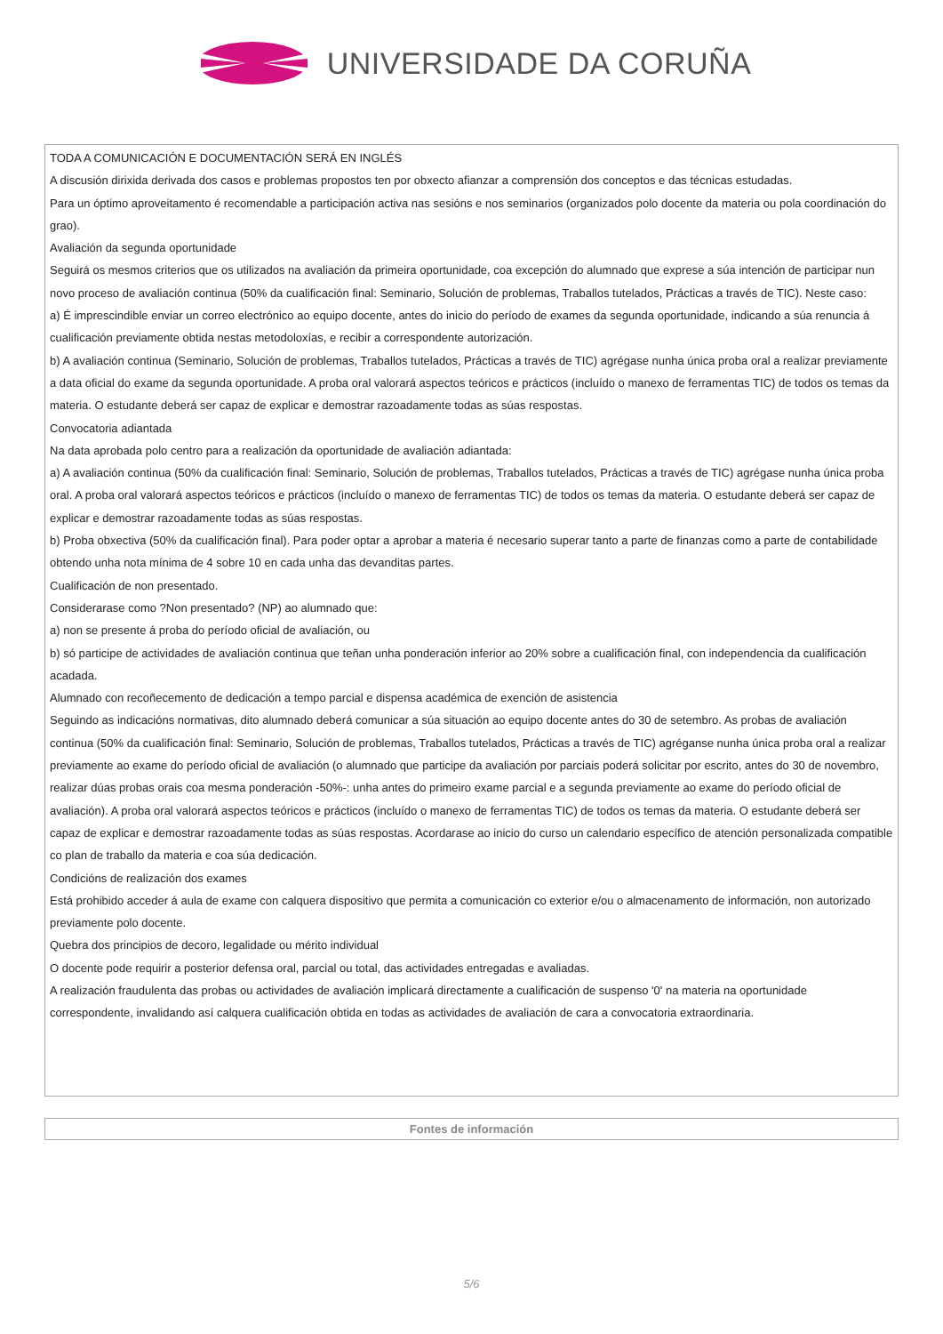UNIVERSIDADE DA CORUÑA
TODA A COMUNICACIÓN E DOCUMENTACIÓN SERÁ EN INGLÉS
A discusión dirixida derivada dos casos e problemas propostos ten por obxecto afianzar a comprensión dos conceptos e das técnicas estudadas.
Para un óptimo aproveitamento é recomendable a participación activa nas sesións e nos seminarios (organizados polo docente da materia ou pola coordinación do grao).
Avaliación da segunda oportunidade
Seguirá os mesmos criterios que os utilizados na avaliación da primeira oportunidade, coa excepción do alumnado que exprese a súa intención de participar nun novo proceso de avaliación continua (50% da cualificación final: Seminario, Solución de problemas, Traballos tutelados, Prácticas a través de TIC). Neste caso:
a) É imprescindible enviar un correo electrónico ao equipo docente, antes do inicio do período de exames da segunda oportunidade, indicando a súa renuncia á cualificación previamente obtida nestas metodoloxías, e recibir a correspondente autorización.
b) A avaliación continua (Seminario, Solución de problemas, Traballos tutelados, Prácticas a través de TIC) agrégase nunha única proba oral a realizar previamente a data oficial do exame da segunda oportunidade. A proba oral valorará aspectos teóricos e prácticos (incluído o manexo de ferramentas TIC) de todos os temas da materia. O estudante deberá ser capaz de explicar e demostrar razoadamente todas as súas respostas.
Convocatoria adiantada
Na data aprobada polo centro para a realización da oportunidade de avaliación adiantada:
a) A avaliación continua (50% da cualificación final: Seminario, Solución de problemas, Traballos tutelados, Prácticas a través de TIC) agrégase nunha única proba oral. A proba oral valorará aspectos teóricos e prácticos (incluído o manexo de ferramentas TIC) de todos os temas da materia. O estudante deberá ser capaz de explicar e demostrar razoadamente todas as súas respostas.
b) Proba obxectiva (50% da cualificación final). Para poder optar a aprobar a materia é necesario superar tanto a parte de finanzas como a parte de contabilidade obtendo unha nota mínima de 4 sobre 10 en cada unha das devanditas partes.
Cualificación de non presentado.
Considerarase como ?Non presentado? (NP) ao alumnado que:
a) non se presente á proba do período oficial de avaliación, ou
b) só participe de actividades de avaliación continua que teñan unha ponderación inferior ao 20% sobre a cualificación final, con independencia da cualificación acadada.
Alumnado con recoñecemento de dedicación a tempo parcial e dispensa académica de exención de asistencia
Seguindo as indicacións normativas, dito alumnado deberá comunicar a súa situación ao equipo docente antes do 30 de setembro. As probas de avaliación continua (50% da cualificación final: Seminario, Solución de problemas, Traballos tutelados, Prácticas a través de TIC) agréganse nunha única proba oral a realizar previamente ao exame do período oficial de avaliación (o alumnado que participe da avaliación por parciais poderá solicitar por escrito, antes do 30 de novembro, realizar dúas probas orais coa mesma ponderación -50%-: unha antes do primeiro exame parcial e a segunda previamente ao exame do período oficial de avaliación). A proba oral valorará aspectos teóricos e prácticos (incluído o manexo de ferramentas TIC) de todos os temas da materia. O estudante deberá ser capaz de explicar e demostrar razoadamente todas as súas respostas. Acordarase ao inicio do curso un calendario específico de atención personalizada compatible co plan de traballo da materia e coa súa dedicación.
Condicións de realización dos exames
Está prohibido acceder á aula de exame con calquera dispositivo que permita a comunicación co exterior e/ou o almacenamento de información, non autorizado previamente polo docente.
Quebra dos principios de decoro, legalidade ou mérito individual
O docente pode requirir a posterior defensa oral, parcial ou total, das actividades entregadas e avaliadas.
A realización fraudulenta das probas ou actividades de avaliación implicará directamente a cualificación de suspenso '0' na materia na oportunidade correspondente, invalidando así calquera cualificación obtida en todas as actividades de avaliación de cara a convocatoria extraordinaria.
| Fontes de información |
| --- |
5/6